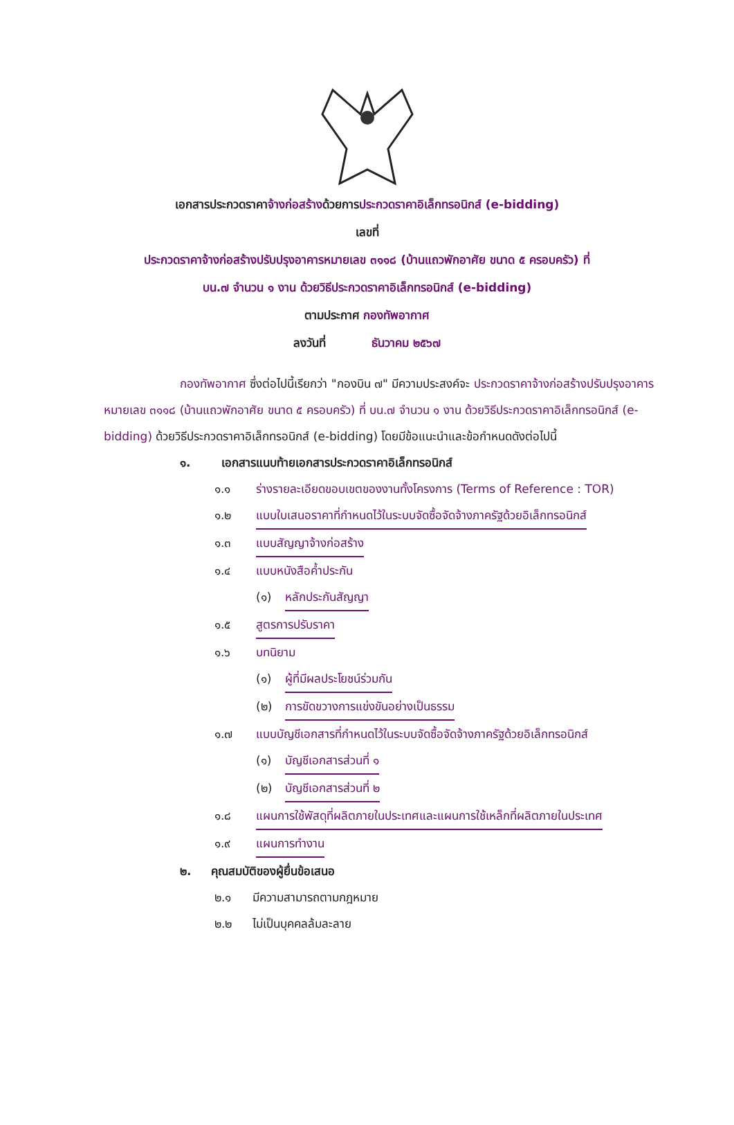เอกสารประกวดราคาจ้างก่อสร้างด้วยการประกวดราคาอิเล็กทรอนิกส์ (e-bidding)
เลขที่
ประกวดราคาจ้างก่อสร้างปรับปรุงอาคารหมายเลข ๓๑๑๘ (บ้านแถวพักอาศัย ขนาด ๕ ครอบครัว) ที่
บน.๗ จำนวน ๑ งาน ด้วยวิธีประกวดราคาอิเล็กทรอนิกส์ (e-bidding)
ตามประกาศ กองทัพอากาศ
ลงวันที่ ธันวาคม ๒๕๖๗
กองทัพอากาศ ซึ่งต่อไปนี้เรียกว่า "กองบิน ๗" มีความประสงค์จะ ประกวดราคาจ้างก่อสร้างปรับปรุงอาคารหมายเลข ๓๑๑๘ (บ้านแถวพักอาศัย ขนาด ๕ ครอบครัว) ที่ บน.๗ จำนวน ๑ งาน ด้วยวิธีประกวดราคาอิเล็กทรอนิกส์ (e-bidding) ด้วยวิธีประกวดราคาอิเล็กทรอนิกส์ (e-bidding) โดยมีข้อแนะนำและข้อกำหนดดังต่อไปนี้
๑. เอกสารแนบท้ายเอกสารประกวดราคาอิเล็กทรอนิกส์
๑.๑ ร่างรายละเอียดขอบเขตของงานทั้งโครงการ (Terms of Reference : TOR)
๑.๒ แบบใบเสนอราคาที่กำหนดไว้ในระบบจัดซื้อจัดจ้างภาครัฐด้วยอิเล็กทรอนิกส์
๑.๓ แบบสัญญาจ้างก่อสร้าง
๑.๔ แบบหนังสือค้ำประกัน
(๑) หลักประกันสัญญา
๑.๕ สูตรการปรับราคา
๑.๖ บทนิยาม
(๑) ผู้ที่มีผลประโยชน์ร่วมกัน
(๒) การขัดขวางการแข่งขันอย่างเป็นธรรม
๑.๗ แบบบัญชีเอกสารที่กำหนดไว้ในระบบจัดซื้อจัดจ้างภาครัฐด้วยอิเล็กทรอนิกส์
(๑) บัญชีเอกสารส่วนที่ ๑
(๒) บัญชีเอกสารส่วนที่ ๒
๑.๘ แผนการใช้พัสดุที่ผลิตภายในประเทศและแผนการใช้เหล็กที่ผลิตภายในประเทศ
๑.๙ แผนการทำงาน
๒. คุณสมบัติของผู้ยื่นข้อเสนอ
๒.๑ มีความสามารถตามกฎหมาย
๒.๒ ไม่เป็นบุคคลล้มละลาย